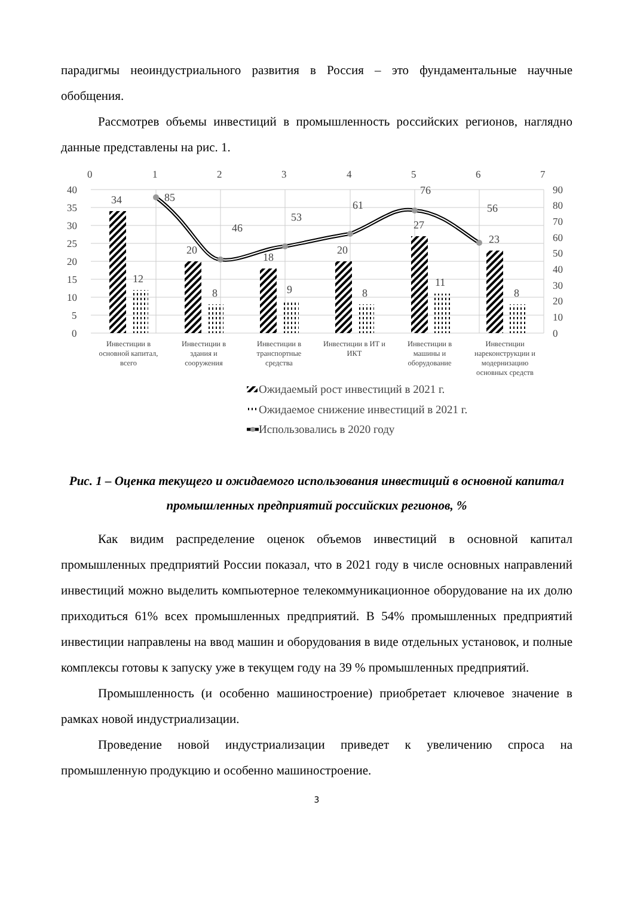парадигмы неоиндустриального развития в Россия – это фундаментальные научные обобщения.
Рассмотрев объемы инвестиций в промышленность российских регионов, наглядно данные представлены на рис. 1.
0
1
2
3
4
5
6
7
40
35
30
25
20
15
10
5
0
90
80
70
60
50
40
30
20
10
0
34
20
18
20
27
23
12
8
9
8
11
8
85
46
53
61
76
56
Инвестиции в
основной капитал,
всего
Инвестиции в
здания и
сооружения
Инвестиции в
транспортные
средства
Инвестиции в ИТ и
ИКТ
Инвестиции в
машины и
оборудование
Инвестиции
нареконструкции и
модернизацию
основных средств
Ожидаемый рост инвестиций в 2021 г.
Ожидаемое снижение инвестиций в 2021 г.
Использовались в 2020 году
Рис. 1 – Оценка текущего и ожидаемого использования инвестиций в основной капитал промышленных предприятий российских регионов, %
Как видим распределение оценок объемов инвестиций в основной капитал промышленных предприятий России показал, что в 2021 году в числе основных направлений инвестиций можно выделить компьютерное телекоммуникационное оборудование на их долю приходиться 61% всех промышленных предприятий. В 54% промышленных предприятий инвестиции направлены на ввод машин и оборудования в виде отдельных установок, и полные комплексы готовы к запуску уже в текущем году на 39 % промышленных предприятий.
Промышленность (и особенно машиностроение) приобретает ключевое значение в рамках новой индустриализации.
Проведение новой индустриализации приведет к увеличению спроса на промышленную продукцию и особенно машиностроение.
3